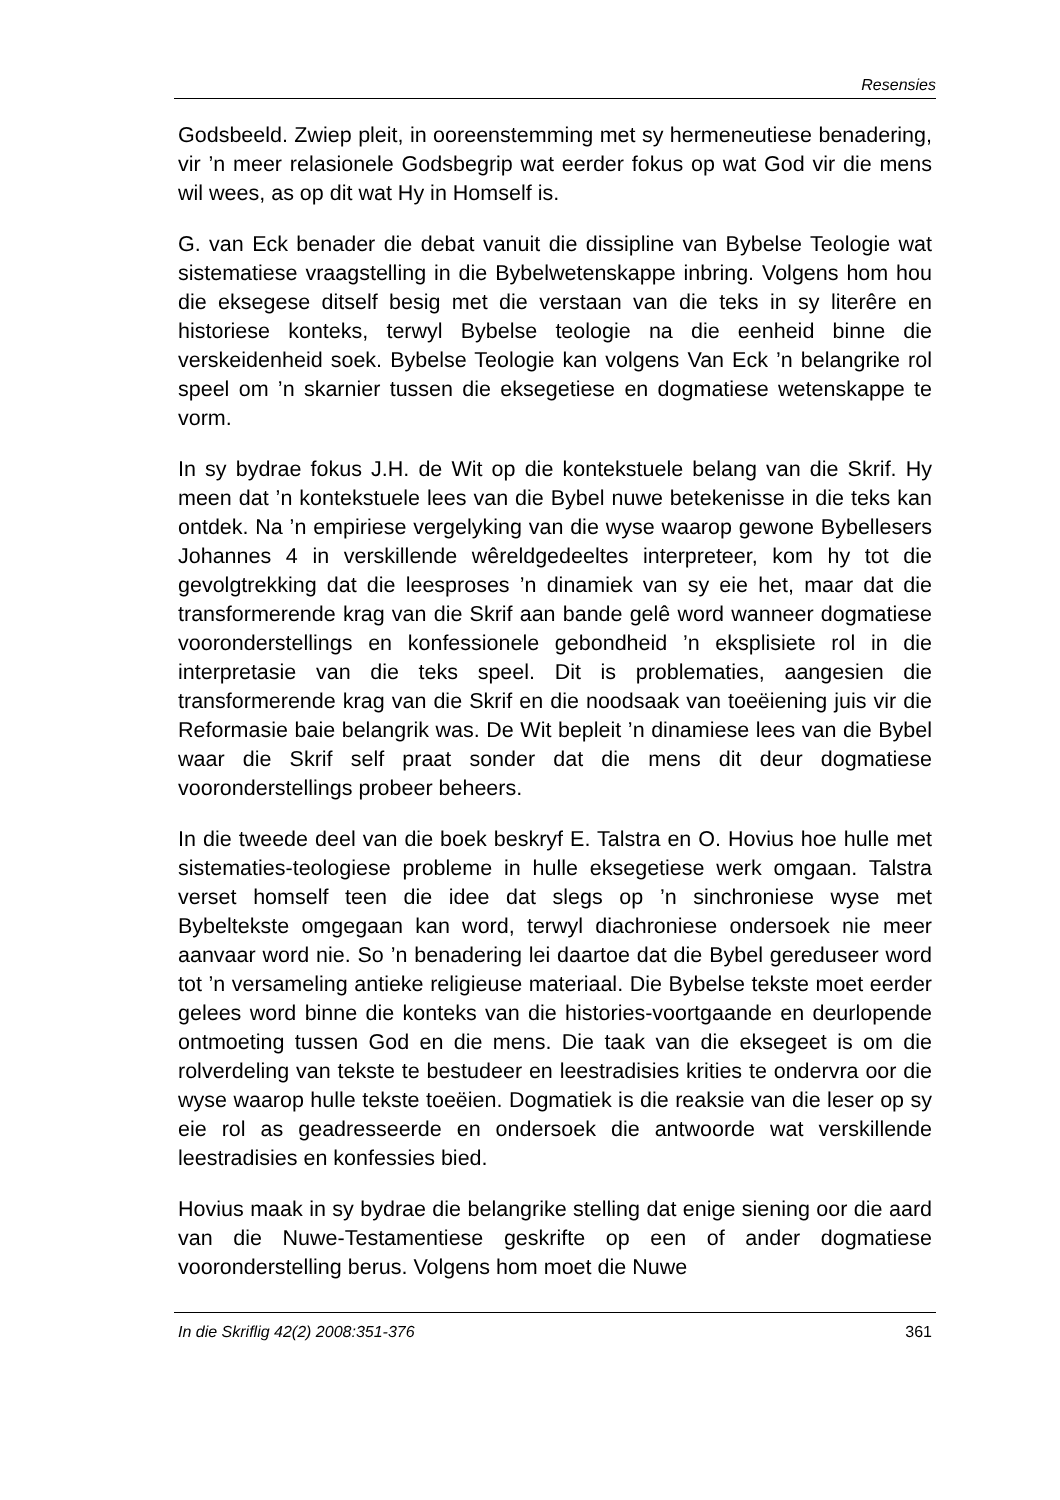Resensies
Godsbeeld. Zwiep pleit, in ooreenstemming met sy hermeneutiese benadering, vir ’n meer relasionele Godsbegrip wat eerder fokus op wat God vir die mens wil wees, as op dit wat Hy in Homself is.
G. van Eck benader die debat vanuit die dissipline van Bybelse Teologie wat sistematiese vraagstelling in die Bybelwetenskappe inbring. Volgens hom hou die eksegese ditself besig met die verstaan van die teks in sy literêre en historiese konteks, terwyl Bybelse teologie na die eenheid binne die verskeidenheid soek. Bybelse Teologie kan volgens Van Eck ’n belangrike rol speel om ’n skarnier tussen die eksegetiese en dogmatiese wetenskappe te vorm.
In sy bydrae fokus J.H. de Wit op die kontekstuele belang van die Skrif. Hy meen dat ’n kontekstuele lees van die Bybel nuwe betekenisse in die teks kan ontdek. Na ’n empiriese vergelyking van die wyse waarop gewone Bybellesers Johannes 4 in verskillende wêreldgedeeltes interpreteer, kom hy tot die gevolgtrekking dat die leesproses ’n dinamiek van sy eie het, maar dat die transformerende krag van die Skrif aan bande gelê word wanneer dogmatiese vooronderstellings en konfessionele gebondheid ’n eksplisiete rol in die interpretasie van die teks speel. Dit is problematies, aangesien die transformerende krag van die Skrif en die noodsaak van toeëiening juis vir die Reformasie baie belangrik was. De Wit bepleit ’n dinamiese lees van die Bybel waar die Skrif self praat sonder dat die mens dit deur dogmatiese vooronderstellings probeer beheers.
In die tweede deel van die boek beskryf E. Talstra en O. Hovius hoe hulle met sistematies-teologiese probleme in hulle eksegetiese werk omgaan. Talstra verset homself teen die idee dat slegs op ’n sinchroniese wyse met Bybeltekste omgegaan kan word, terwyl diachroniese ondersoek nie meer aanvaar word nie. So ’n benadering lei daartoe dat die Bybel gereduseer word tot ’n versameling antieke religieuse materiaal. Die Bybelse tekste moet eerder gelees word binne die konteks van die histories-voortgaande en deurlopende ontmoeting tussen God en die mens. Die taak van die eksegeet is om die rolverdeling van tekste te bestudeer en leestradisies krities te ondervra oor die wyse waarop hulle tekste toeëien. Dogmatiek is die reaksie van die leser op sy eie rol as geadresseerde en ondersoek die antwoorde wat verskillende leestradisies en konfessies bied.
Hovius maak in sy bydrae die belangrike stelling dat enige siening oor die aard van die Nuwe-Testamentiese geskrifte op een of ander dogmatiese vooronderstelling berus. Volgens hom moet die Nuwe
In die Skriflig 42(2) 2008:351-376 361